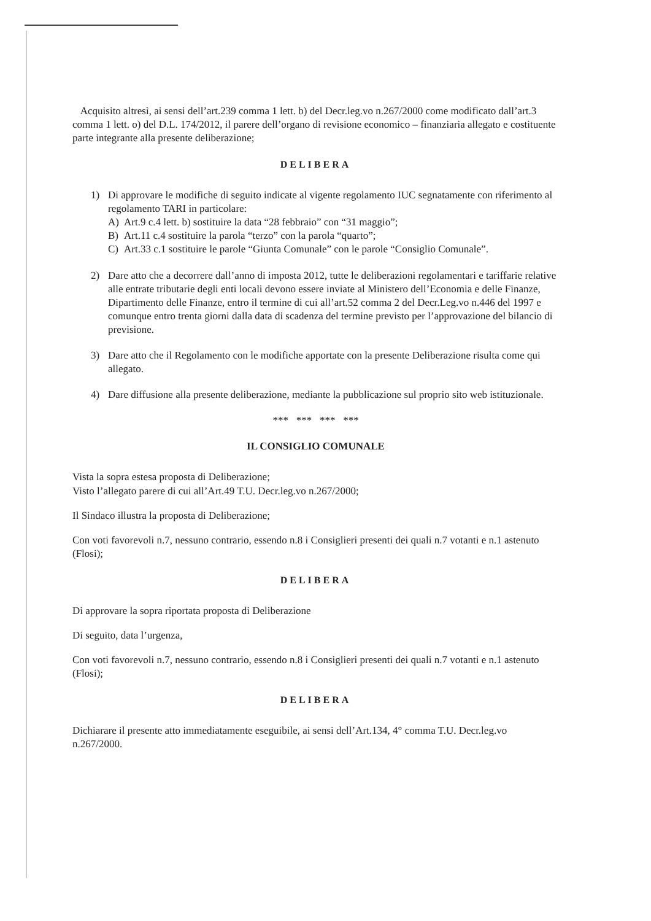Acquisito altresì, ai sensi dell’art.239 comma 1 lett. b) del Decr.leg.vo n.267/2000 come modificato dall’art.3 comma 1 lett. o) del D.L. 174/2012, il parere dell’organo di revisione economico – finanziaria allegato e costituente parte integrante alla presente deliberazione;
DELIBERA
1) Di approvare le modifiche di seguito indicate al vigente regolamento IUC segnatamente con riferimento al regolamento TARI in particolare:
A) Art.9 c.4 lett. b) sostituire la data “28 febbraio” con “31 maggio”;
B) Art.11 c.4 sostituire la parola “terzo” con la parola “quarto”;
C) Art.33 c.1 sostituire le parole “Giunta Comunale” con le parole “Consiglio Comunale”.
2) Dare atto che a decorrere dall’anno di imposta 2012, tutte le deliberazioni regolamentari e tariffarie relative alle entrate tributarie degli enti locali devono essere inviate al Ministero dell’Economia e delle Finanze, Dipartimento delle Finanze, entro il termine di cui all’art.52 comma 2 del Decr.Leg.vo n.446 del 1997 e comunque entro trenta giorni dalla data di scadenza del termine previsto per l’approvazione del bilancio di previsione.
3) Dare atto che il Regolamento con le modifiche apportate con la presente Deliberazione risulta come qui allegato.
4) Dare diffusione alla presente deliberazione, mediante la pubblicazione sul proprio sito web istituzionale.
*** *** *** ***
IL CONSIGLIO COMUNALE
Vista la sopra estesa proposta di Deliberazione;
Visto l’allegato parere di cui all’Art.49 T.U. Decr.leg.vo n.267/2000;
Il Sindaco illustra la proposta di Deliberazione;
Con voti favorevoli n.7, nessuno contrario, essendo n.8 i Consiglieri presenti dei quali n.7 votanti e n.1 astenuto (Flosi);
DELIBERA
Di approvare la sopra riportata proposta di Deliberazione
Di seguito, data l’urgenza,
Con voti favorevoli n.7, nessuno contrario, essendo n.8 i Consiglieri presenti dei quali n.7 votanti e n.1 astenuto (Flosi);
DELIBERA
Dichiarare il presente atto immediatamente eseguibile, ai sensi dell’Art.134, 4° comma T.U. Decr.leg.vo n.267/2000.